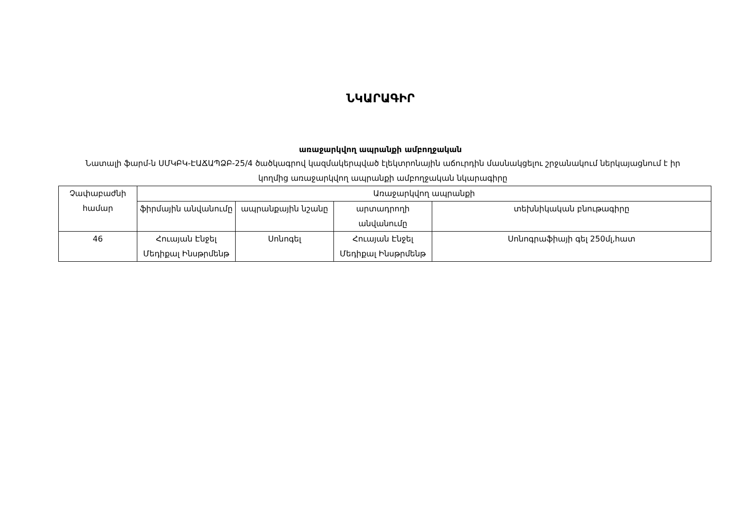ՆԿԱՐԱԳԻՐ
առաջարկվող ապրանքի ամբողջական
Նատալի ֆարմ-ն ՍՄԿԲԿ-ԷԱՃԱՊՁԲ-25/4 ծածկագրով կազմակերպված էլեկտրոնային աճուրդին մասնակցելու շրջանակում ներկայացնում է իր կողմից առաջարկվող ապրանքի ամբողջական նկարագիրը
| Չափաբաժնի համար | Առաջարկվող ապրանքի | | | |
| --- | --- | --- | --- | --- |
| | ֆիրմային անվանումը | ապրանքային նշանը | արտադրողի անվանումը | տեխնիկական բնութագիրը |
| 46 | Հուայան Էնջել Մեդիքալ Ինսթրմենթ | Սոնոգել | Հուայան Էնջել Մեդիքալ Ինսթրմենթ | Սոնոգրաֆիայի գել 250մլ,հատ |